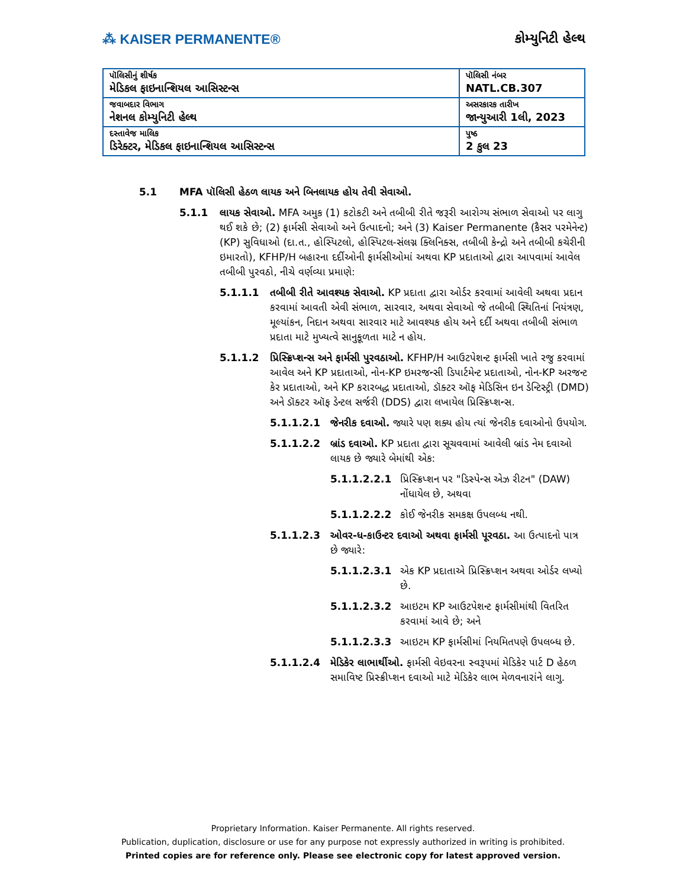⁂ KAISER PERMANENTE® કોમ્યુનિટી હેલ્થ
| પૉલિસીનું શીર્ષક મેડિકલ ફાઇનાન્શિયલ આસિસ્ટન્સ | પૉલિસી નંબર NATL.CB.307 |
| જવાબદાર વિભાગ નેશનલ કોમ્યુનિટી હેલ્થ | અસરકારક તારીખ જાન્યુઆરી 1લી, 2023 |
| દસ્તાવેજ માલિક ડિરેક્ટર, મેડિકલ ફાઇનાન્શિયલ આસિસ્ટન્સ | પુષ્ઠ 2 કુલ 23 |
5.1 MFA પૉલિસી હેઠળ લાયક અને બિનલાયક હોય તેવી સેવાઓ.
5.1.1 લાયક સેવાઓ. MFA અમુક (1) કટોકટી અને તબીબી રીતે જરૂરી આરોગ્ય સંભાળ સેવાઓ પર લાગુ થઈ શકે છે; (2) ફાર્મસી સેવાઓ અને ઉત્પાદનો; અને (3) Kaiser Permanente (કૈસર પરમેનેન્ટ) (KP) સુવિધાઓ (દા.ત., હોસ્પિટલો, હોસ્પિટલ-સંલગ્ન ક્લિનિક્સ, તબીબી કેન્દ્રો અને તબીબી કચેરીની ઇમારતો), KFHP/H બહારના દર્દીઓની ફાર્મસીઓમાં અથવા KP પ્રદાતાઓ દ્વારા આપવામાં આવેલ તબીબી પુરવઠો, નીચે વર્ણવ્યા પ્રમાણે:
5.1.1.1 તબીબી રીતે આવશ્યક સેવાઓ. KP પ્રદાતા દ્વારા ઓર્ડર કરવામાં આવેલી અથવા પ્રદાન કરવામાં આવતી એવી સંભાળ, સારવાર, અથવા સેવાઓ જે તબીબી સ્થિતિનાં નિયંત્રણ, મૂલ્યાંકન, નિદાન અથવા સારવાર માટે આવશ્યક હોય અને દર્દી અથવા તબીબી સંભાળ પ્રદાતા માટે મુખ્યત્વે સાનુકૂળતા માટે ન હોય.
5.1.1.2 પ્રિસ્ક્રિપ્શન્સ અને ફાર્મસી પુરવઠાઓ. KFHP/H આઉટપેશન્ટ ફાર્મસી ખાતે રજુ કરવામાં આવેલ અને KP પ્રદાતાઓ, નોન-KP ઇમરજન્સી ડિપાર્ટમેન્ટ પ્રદાતાઓ, નોન-KP અરજન્ટ કેર પ્રદાતાઓ, અને KP કરારબદ્ધ પ્રદાતાઓ, ડૉક્ટર ઑફ મેડિસિન ઇન ડેન્ટિસ્ટ્રી (DMD) અને ડૉક્ટર ઑફ ડેન્ટલ સર્જરી (DDS) દ્વારા લખાયેલ પ્રિસ્ક્રિપ્શન્સ.
5.1.1.2.1 જેનરીક દવાઓ. જ્યારે પણ શક્ય હોય ત્યાં જેનરીક દવાઓનો ઉપયોગ.
5.1.1.2.2 બ્રાંડ દવાઓ. KP પ્રદાતા દ્વારા સૂચવવામાં આવેલી બ્રાંડ નેમ દવાઓ લાયક છે જ્યારે બેમાંથી એક:
5.1.1.2.2.1 પ્રિસ્ક્રિપ્શન પર "ડિસ્પેન્સ એઝ રીટન" (DAW) નોંધાયેલ છે, અથવા
5.1.1.2.2.2 કોઈ જેનરીક સમકક્ષ ઉપલબ્ધ નથી.
5.1.1.2.3 ઓવર-ધ-કાઉન્ટર દવાઓ અથવા ફાર્મસી પૂરવઠા. આ ઉત્પાદનો પાત્ર છે જ્યારે:
5.1.1.2.3.1 એક KP પ્રદાતાએ પ્રિસ્ક્રિપ્શન અથવા ઓર્ડર લખ્યો છે.
5.1.1.2.3.2 આઇટમ KP આઉટપેશન્ટ ફાર્મસીમાંથી વિતરિત કરવામાં આવે છે; અને
5.1.1.2.3.3 આઇટમ KP ફાર્મસીમાં નિયમિતપણે ઉપલબ્ધ છે.
5.1.1.2.4 મેડિકેર લાભાર્થીઓ. ફાર્મસી વેઇવરના સ્વરૂપમાં મેડિકેર પાર્ટ D હેઠળ સમાવિષ્ટ પ્રિસ્ક્રીપ્શન દવાઓ માટે મેડિકેર લાભ મેળવનારાંને લાગુ.
Proprietary Information. Kaiser Permanente. All rights reserved.
Publication, duplication, disclosure or use for any purpose not expressly authorized in writing is prohibited.
Printed copies are for reference only. Please see electronic copy for latest approved version.